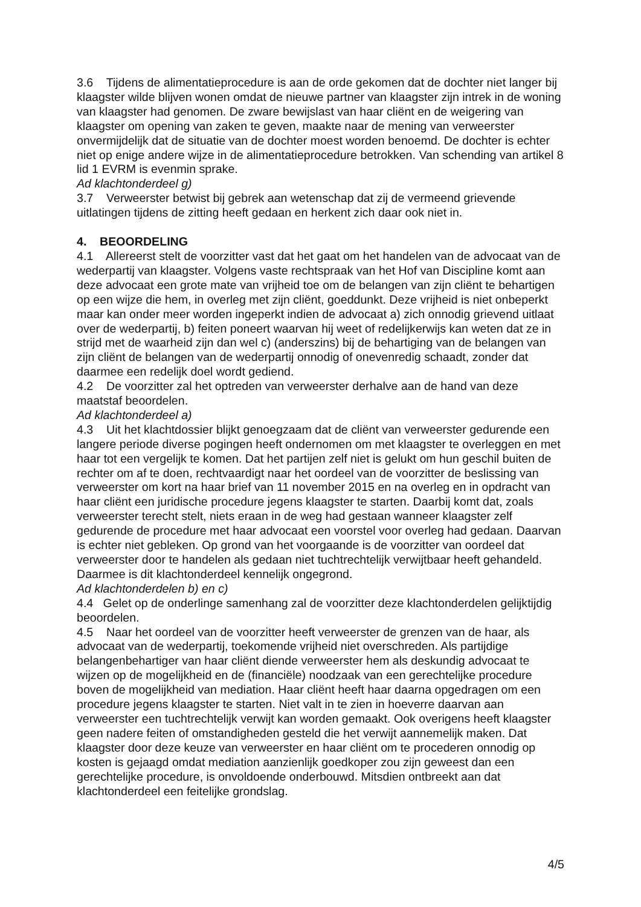3.6 Tijdens de alimentatieprocedure is aan de orde gekomen dat de dochter niet langer bij klaagster wilde blijven wonen omdat de nieuwe partner van klaagster zijn intrek in de woning van klaagster had genomen. De zware bewijslast van haar cliënt en de weigering van klaagster om opening van zaken te geven, maakte naar de mening van verweerster onvermijdelijk dat de situatie van de dochter moest worden benoemd. De dochter is echter niet op enige andere wijze in de alimentatieprocedure betrokken. Van schending van artikel 8 lid 1 EVRM is evenmin sprake.
Ad klachtonderdeel g)
3.7 Verweerster betwist bij gebrek aan wetenschap dat zij de vermeend grievende uitlatingen tijdens de zitting heeft gedaan en herkent zich daar ook niet in.
4. BEOORDELING
4.1 Allereerst stelt de voorzitter vast dat het gaat om het handelen van de advocaat van de wederpartij van klaagster. Volgens vaste rechtspraak van het Hof van Discipline komt aan deze advocaat een grote mate van vrijheid toe om de belangen van zijn cliënt te behartigen op een wijze die hem, in overleg met zijn cliënt, goeddunkt. Deze vrijheid is niet onbeperkt maar kan onder meer worden ingeperkt indien de advocaat a) zich onnodig grievend uitlaat over de wederpartij, b) feiten poneert waarvan hij weet of redelijkerwijs kan weten dat ze in strijd met de waarheid zijn dan wel c) (anderszins) bij de behartiging van de belangen van zijn cliënt de belangen van de wederpartij onnodig of onevenredig schaadt, zonder dat daarmee een redelijk doel wordt gediend.
4.2 De voorzitter zal het optreden van verweerster derhalve aan de hand van deze maatstaf beoordelen.
Ad klachtonderdeel a)
4.3 Uit het klachtdossier blijkt genoegzaam dat de cliënt van verweerster gedurende een langere periode diverse pogingen heeft ondernomen om met klaagster te overleggen en met haar tot een vergelijk te komen. Dat het partijen zelf niet is gelukt om hun geschil buiten de rechter om af te doen, rechtvaardigt naar het oordeel van de voorzitter de beslissing van verweerster om kort na haar brief van 11 november 2015 en na overleg en in opdracht van haar cliënt een juridische procedure jegens klaagster te starten. Daarbij komt dat, zoals verweerster terecht stelt, niets eraan in de weg had gestaan wanneer klaagster zelf gedurende de procedure met haar advocaat een voorstel voor overleg had gedaan. Daarvan is echter niet gebleken. Op grond van het voorgaande is de voorzitter van oordeel dat verweerster door te handelen als gedaan niet tuchtrechtelijk verwijtbaar heeft gehandeld. Daarmee is dit klachtonderdeel kennelijk ongegrond.
Ad klachtonderdelen b) en c)
4.4 Gelet op de onderlinge samenhang zal de voorzitter deze klachtonderdelen gelijktijdig beoordelen.
4.5 Naar het oordeel van de voorzitter heeft verweerster de grenzen van de haar, als advocaat van de wederpartij, toekomende vrijheid niet overschreden. Als partijdige belangenbehartiger van haar cliënt diende verweerster hem als deskundig advocaat te wijzen op de mogelijkheid en de (financiële) noodzaak van een gerechtelijke procedure boven de mogelijkheid van mediation. Haar cliënt heeft haar daarna opgedragen om een procedure jegens klaagster te starten. Niet valt in te zien in hoeverre daarvan aan verweerster een tuchtrechtelijk verwijt kan worden gemaakt. Ook overigens heeft klaagster geen nadere feiten of omstandigheden gesteld die het verwijt aannemelijk maken. Dat klaagster door deze keuze van verweerster en haar cliënt om te procederen onnodig op kosten is gejaagd omdat mediation aanzienlijk goedkoper zou zijn geweest dan een gerechtelijke procedure, is onvoldoende onderbouwd. Mitsdien ontbreekt aan dat klachtonderdeel een feitelijke grondslag.
4/5